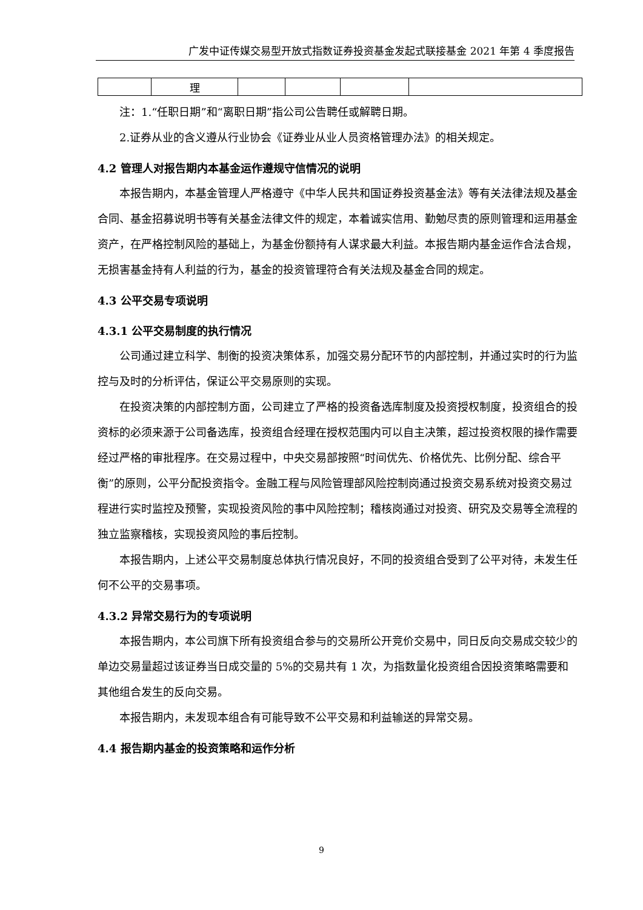广发中证传媒交易型开放式指数证券投资基金发起式联接基金 2021 年第 4 季度报告
| | 理 | | | | |
注：1.“任职日期”和“离职日期”指公司公告聘任或解聘日期。
2.证券从业的含义遵从行业协会《证券业从业人员资格管理办法》的相关规定。
4.2 管理人对报告期内本基金运作遵规守信情况的说明
本报告期内，本基金管理人严格遵守《中华人民共和国证券投资基金法》等有关法律法规及基金合同、基金招募说明书等有关基金法律文件的规定，本着诚实信用、勤勉尽责的原则管理和运用基金资产，在严格控制风险的基础上，为基金份额持有人谋求最大利益。本报告期内基金运作合法合规，无损害基金持有人利益的行为，基金的投资管理符合有关法规及基金合同的规定。
4.3 公平交易专项说明
4.3.1 公平交易制度的执行情况
公司通过建立科学、制衡的投资决策体系，加强交易分配环节的内部控制，并通过实时的行为监控与及时的分析评估，保证公平交易原则的实现。
在投资决策的内部控制方面，公司建立了严格的投资备选库制度及投资授权制度，投资组合的投资标的必须来源于公司备选库，投资组合经理在授权范围内可以自主决策，超过投资权限的操作需要经过严格的审批程序。在交易过程中，中央交易部按照“时间优先、价格优先、比例分配、综合平衡”的原则，公平分配投资指令。金融工程与风险管理部风险控制岗通过投资交易系统对投资交易过程进行实时监控及预警，实现投资风险的事中风险控制；稽核岗通过对投资、研究及交易等全流程的独立监察稽核，实现投资风险的事后控制。
本报告期内，上述公平交易制度总体执行情况良好，不同的投资组合受到了公平对待，未发生任何不公平的交易事项。
4.3.2 异常交易行为的专项说明
本报告期内，本公司旗下所有投资组合参与的交易所公开竞价交易中，同日反向交易成交较少的单边交易量超过该证券当日成交量的 5%的交易共有 1 次，为指数量化投资组合因投资策略需要和其他组合发生的反向交易。
本报告期内，未发现本组合有可能导致不公平交易和利益输送的异常交易。
4.4 报告期内基金的投资策略和运作分析
9